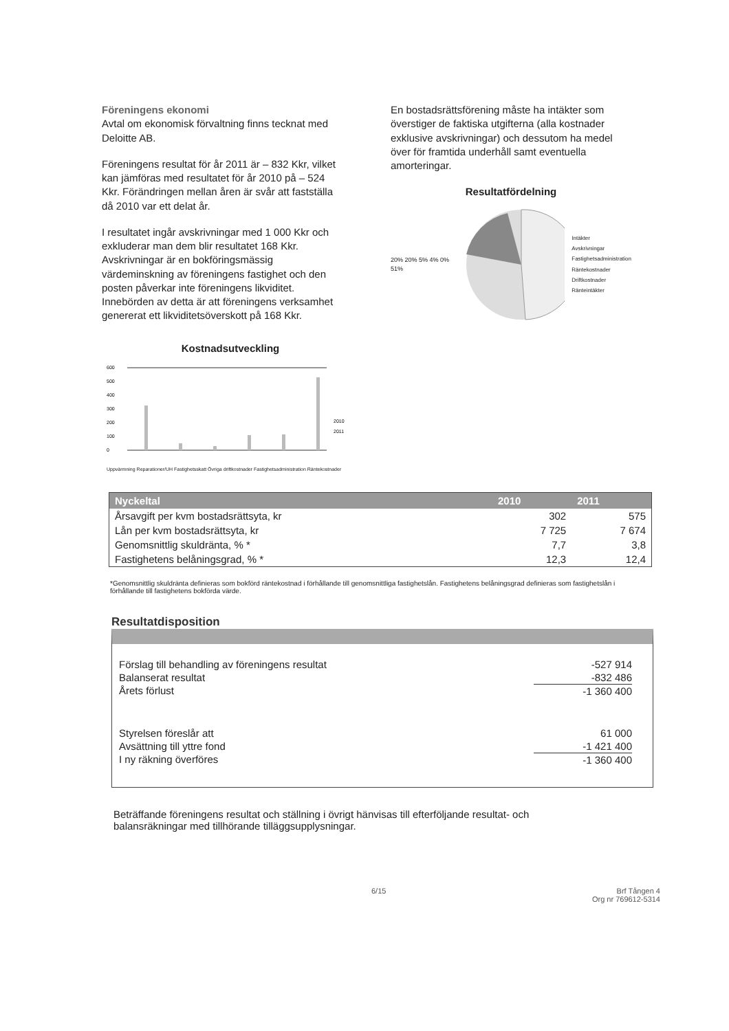Föreningens ekonomi
Avtal om ekonomisk förvaltning finns tecknat med Deloitte AB.
Föreningens resultat för år 2011 är – 832 Kkr, vilket kan jämföras med resultatet för år 2010 på – 524 Kkr. Förändringen mellan åren är svår att fastställa då 2010 var ett delat år.
I resultatet ingår avskrivningar med 1 000 Kkr och exkluderar man dem blir resultatet 168 Kkr. Avskrivningar är en bokföringsmässig värdeminskning av föreningens fastighet och den posten påverkar inte föreningens likviditet. Innebörden av detta är att föreningens verksamhet genererat ett likviditetsöverskott på 168 Kkr.
En bostadsrättsförening måste ha intäkter som överstiger de faktiska utgifterna (alla kostnader exklusive avskrivningar) och dessutom ha medel över för framtida underhåll samt eventuella amorteringar.
Resultatfördelning
20% 20% 5% 4% 0% 51%
Intäkter
Avskrivningar
Fastighetsadministration
Räntekostnader
Driftkostnader
Ränteintäkter
Kostnadsutveckling
600
500
400
300
200
100
0
2010
2011
Uppvärmning Reparationer/UH Fastighetsskatt Övriga driftkostnader Fastighetsadministration Räntekostnader
| Nyckeltal | 2010 | 2011 |
| --- | --- | --- |
| Årsavgift per kvm bostadsrättsyta, kr | 302 | 575 |
| Lån per kvm bostadsrättsyta, kr | 7 725 | 7 674 |
| Genomsnittlig skuldränta, % * | 7,7 | 3,8 |
| Fastighetens belåningsgrad, % * | 12,3 | 12,4 |
*Genomsnittlig skuldränta definieras som bokförd räntekostnad i förhållande till genomsnittliga fastighetslån. Fastighetens belåningsgrad definieras som fastighetslån i förhållande till fastighetens bokförda värde.
Resultatdisposition
| Förslag till behandling av föreningens resultat | -527 914 |
| Balanserat resultat | -832 486 |
| Årets förlust | -1 360 400 |
| Styrelsen föreslår att | 61 000 |
| Avsättning till yttre fond | -1 421 400 |
| I ny räkning överföres | -1 360 400 |
Beträffande föreningens resultat och ställning i övrigt hänvisas till efterföljande resultat- och balansräkningar med tillhörande tilläggsupplysningar.
6/15 Brf Tången 4
Org nr 769612-5314